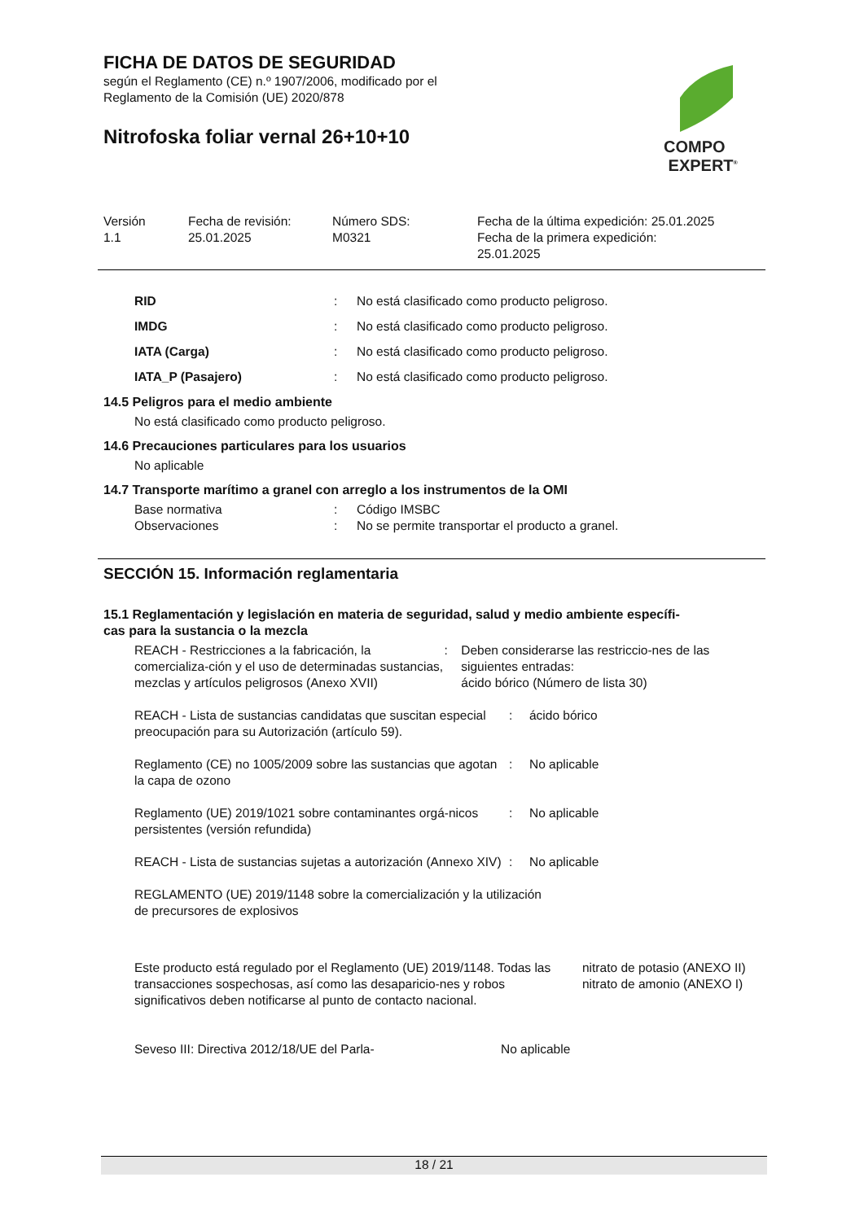FICHA DE DATOS DE SEGURIDAD
según el Reglamento (CE) n.º 1907/2006, modificado por el
Reglamento de la Comisión (UE) 2020/878
Nitrofoska foliar vernal 26+10+10
COMPO
EXPERT<sup>®</sup>
Versión
1.1
Fecha de revisión:
25.01.2025
Número SDS:
M0321
Fecha de la última expedición: 25.01.2025
Fecha de la primera expedición:
25.01.2025
RID : No está clasificado como producto peligroso.
IMDG : No está clasificado como producto peligroso.
IATA (Carga) : No está clasificado como producto peligroso.
IATA_P (Pasajero) : No está clasificado como producto peligroso.
14.5 Peligros para el medio ambiente
No está clasificado como producto peligroso.
14.6 Precauciones particulares para los usuarios
No aplicable
14.7 Transporte marítimo a granel con arreglo a los instrumentos de la OMI
Base normativa : Código IMSBC
Observaciones : No se permite transportar el producto a granel.
SECCIÓN 15. Información reglamentaria
15.1 Reglamentación y legislación en materia de seguridad, salud y medio ambiente específi-
cas para la sustancia o la mezcla
REACH - Restricciones a la fabricación, la comercializa-ción y el uso de determinadas sustancias, mezclas y artículos peligrosos (Anexo XVII)
: Deben considerarse las restriccio-nes de las siguientes entradas:
ácido bórico (Número de lista 30)
REACH - Lista de sustancias candidatas que suscitan especial preocupación para su Autorización (artículo 59).
: ácido bórico
Reglamento (CE) no 1005/2009 sobre las sustancias que agotan la capa de ozono
: No aplicable
Reglamento (UE) 2019/1021 sobre contaminantes orgá-nicos persistentes (versión refundida)
: No aplicable
REACH - Lista de sustancias sujetas a autorización (Annexo XIV)
: No aplicable
REGLAMENTO (UE) 2019/1148 sobre la comercialización y la utilización de precursores de explosivos
Este producto está regulado por el Reglamento (UE) 2019/1148. Todas las transacciones sospechosas, así como las desaparicio-nes y robos significativos deben notificarse al punto de contacto nacional.
nitrato de potasio (ANEXO II)
nitrato de amonio (ANEXO I)
Seveso III: Directiva 2012/18/UE del Parla- No aplicable
18 / 21